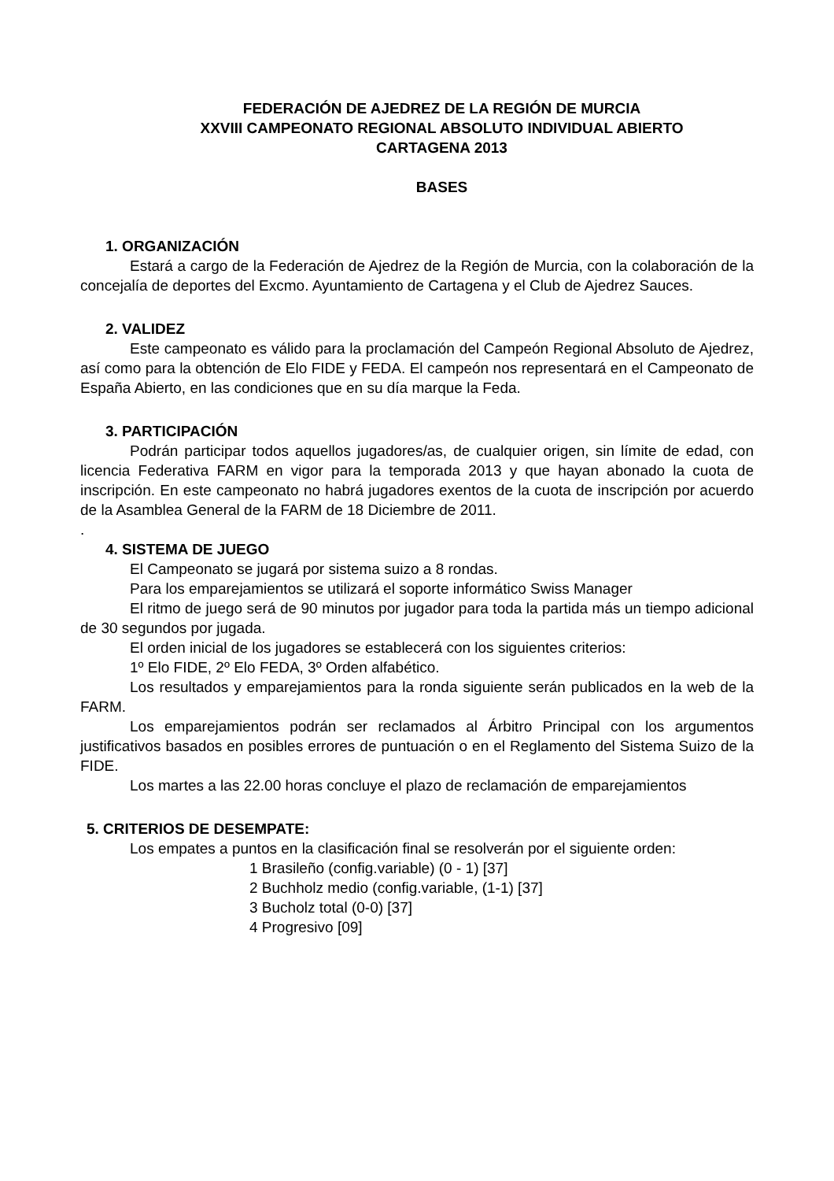FEDERACIÓN DE AJEDREZ DE LA REGIÓN DE MURCIA
XXVIII CAMPEONATO REGIONAL ABSOLUTO INDIVIDUAL ABIERTO
CARTAGENA 2013
BASES
1. ORGANIZACIÓN
Estará a cargo de la Federación de Ajedrez de la Región de Murcia, con la colaboración de la concejalía de deportes del Excmo. Ayuntamiento de Cartagena y el Club de Ajedrez Sauces.
2. VALIDEZ
Este campeonato es válido para la proclamación del Campeón Regional Absoluto de Ajedrez, así como para la obtención de Elo FIDE y FEDA. El campeón nos representará en el Campeonato de España Abierto, en las condiciones que en su día marque la Feda.
3. PARTICIPACIÓN
Podrán participar todos aquellos jugadores/as, de cualquier origen, sin límite de edad, con licencia Federativa FARM en vigor para la temporada 2013 y que hayan abonado la cuota de inscripción. En este campeonato no habrá jugadores exentos de la cuota de inscripción por acuerdo de la Asamblea General de la FARM de 18 Diciembre de 2011.
.
4. SISTEMA DE JUEGO
El Campeonato se jugará por sistema suizo a 8 rondas.
Para los emparejamientos se utilizará el soporte informático Swiss Manager
El ritmo de juego será de 90 minutos por jugador para toda la partida más un tiempo adicional de 30 segundos por jugada.
El orden inicial de los jugadores se establecerá con los siguientes criterios:
1º Elo FIDE, 2º Elo FEDA, 3º Orden alfabético.
Los resultados y emparejamientos para la ronda siguiente serán publicados en la web de la FARM.
Los emparejamientos podrán ser reclamados al Árbitro Principal con los argumentos justificativos basados en posibles errores de puntuación o en el Reglamento del Sistema Suizo de la FIDE.
Los martes a las 22.00 horas concluye el plazo de reclamación de emparejamientos
5. CRITERIOS DE DESEMPATE:
Los empates a puntos en la clasificación final se resolverán por el siguiente orden:
1 Brasileño (config.variable) (0 - 1) [37]
2 Buchholz medio (config.variable, (1-1) [37]
3 Bucholz total (0-0) [37]
4 Progresivo [09]